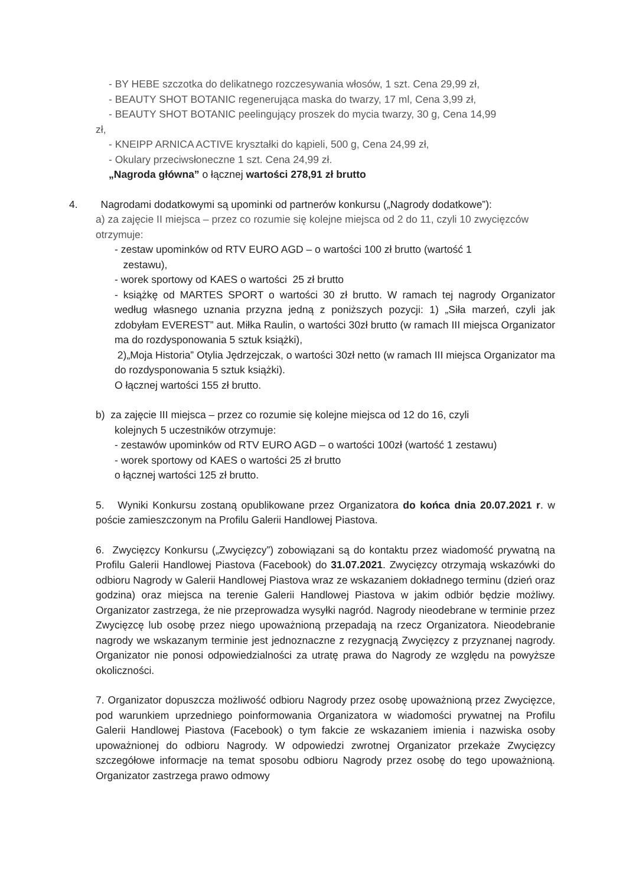- BY HEBE szczotka do delikatnego rozczesywania włosów, 1 szt. Cena 29,99 zł,
- BEAUTY SHOT BOTANIC regenerująca maska do twarzy, 17 ml, Cena 3,99 zł,
- BEAUTY SHOT BOTANIC peelingujący proszek do mycia twarzy, 30 g, Cena 14,99
zł,
- KNEIPP ARNICA ACTIVE kryształki do kąpieli, 500 g, Cena 24,99 zł,
- Okulary przeciwsłoneczne 1 szt. Cena 24,99 zł.
„Nagroda główna” o łącznej wartości 278,91 zł brutto
4. Nagrodami dodatkowymi są upominki od partnerów konkursu („Nagrody dodatkowe”):
a) za zajęcie II miejsca – przez co rozumie się kolejne miejsca od 2 do 11, czyli 10 zwycięzców otrzymuje:
- zestaw upominków od RTV EURO AGD – o wartości 100 zł brutto (wartość 1
zestawu),
- worek sportowy od KAES o wartości 25 zł brutto
- książkę od MARTES SPORT o wartości 30 zł brutto. W ramach tej nagrody Organizator według własnego uznania przyzna jedną z poniższych pozycji: 1) „Siła marzeń, czyli jak zdobyłam EVEREST” aut. Miłka Raulin, o wartości 30zł brutto (w ramach III miejsca Organizator ma do rozdysponowania 5 sztuk książki),
2)„Moja Historia” Otylia Jędrzejczak, o wartości 30zł netto (w ramach III miejsca Organizator ma do rozdysponowania 5 sztuk książki).
O łącznej wartości 155 zł brutto.
b) za zajęcie III miejsca – przez co rozumie się kolejne miejsca od 12 do 16, czyli
kolejnych 5 uczestników otrzymuje:
- zestawów upominków od RTV EURO AGD – o wartości 100zł (wartość 1 zestawu)
- worek sportowy od KAES o wartości 25 zł brutto
o łącznej wartości 125 zł brutto.
5. Wyniki Konkursu zostaną opublikowane przez Organizatora do końca dnia 20.07.2021 r. w poście zamieszczonym na Profilu Galerii Handlowej Piastova.
6. Zwycięzcy Konkursu („Zwycięzcy”) zobowiązani są do kontaktu przez wiadomość prywatną na Profilu Galerii Handlowej Piastova (Facebook) do 31.07.2021. Zwycięzcy otrzymają wskazówki do odbioru Nagrody w Galerii Handlowej Piastova wraz ze wskazaniem dokładnego terminu (dzień oraz godzina) oraz miejsca na terenie Galerii Handlowej Piastova w jakim odbiór będzie możliwy. Organizator zastrzega, że nie przeprowadza wysyłki nagród. Nagrody nieodebrane w terminie przez Zwycięzcę lub osobę przez niego upoważnioną przepadają na rzecz Organizatora. Nieodebranie nagrody we wskazanym terminie jest jednoznaczne z rezygnacją Zwycięzcy z przyznanej nagrody. Organizator nie ponosi odpowiedzialności za utratę prawa do Nagrody ze względu na powyższe okoliczności.
7. Organizator dopuszcza możliwość odbioru Nagrody przez osobę upoważnioną przez Zwycięzce, pod warunkiem uprzedniego poinformowania Organizatora w wiadomości prywatnej na Profilu Galerii Handlowej Piastova (Facebook) o tym fakcie ze wskazaniem imienia i nazwiska osoby upoważnionej do odbioru Nagrody. W odpowiedzi zwrotnej Organizator przekaże Zwycięzcy szczegółowe informacje na temat sposobu odbioru Nagrody przez osobę do tego upoważnioną. Organizator zastrzega prawo odmowy